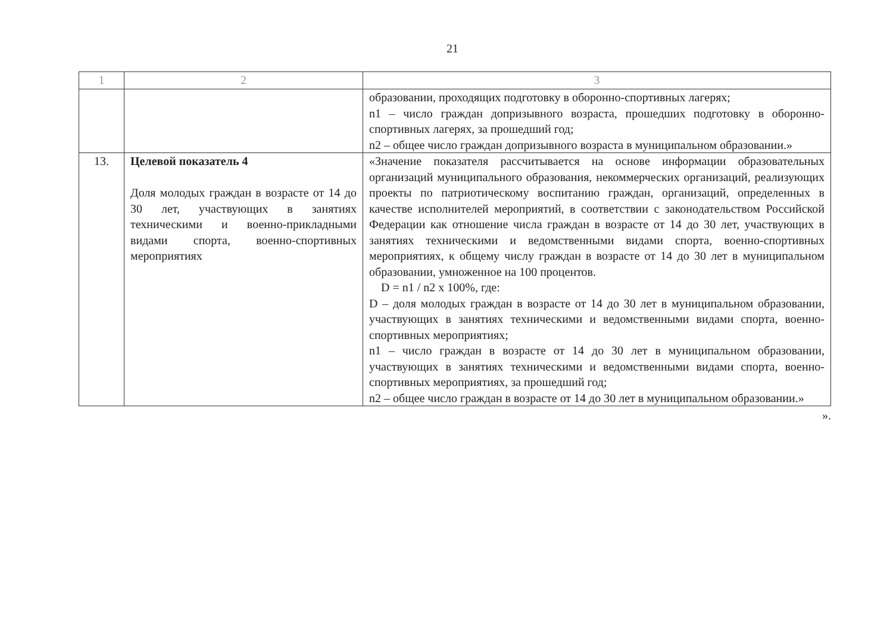21
| 1 | 2 | 3 |
| --- | --- | --- |
| | | образовании, проходящих подготовку в оборонно-спортивных лагерях; n1 – число граждан допризывного возраста, прошедших подготовку в оборонно-спортивных лагерях, за прошедший год; n2 – общее число граждан допризывного возраста в муниципальном образовании.» |
| 13. | Целевой показатель 4 Доля молодых граждан в возрасте от 14 до 30 лет, участвующих в занятиях техническими и военно-прикладными видами спорта, военно-спортивных мероприятиях | «Значение показателя рассчитывается на основе информации образовательных организаций муниципального образования, некоммерческих организаций, реализующих проекты по патриотическому воспитанию граждан, организаций, определенных в качестве исполнителей мероприятий, в соответствии с законодательством Российской Федерации как отношение числа граждан в возрасте от 14 до 30 лет, участвующих в занятиях техническими и ведомственными видами спорта, военно-спортивных мероприятиях, к общему числу граждан в возрасте от 14 до 30 лет в муниципальном образовании, умноженное на 100 процентов. D = n1 / n2 x 100%, где: D – доля молодых граждан в возрасте от 14 до 30 лет в муниципальном образовании, участвующих в занятиях техническими и ведомственными видами спорта, военно-спортивных мероприятиях; n1 – число граждан в возрасте от 14 до 30 лет в муниципальном образовании, участвующих в занятиях техническими и ведомственными видами спорта, военно-спортивных мероприятиях, за прошедший год; n2 – общее число граждан в возрасте от 14 до 30 лет в муниципальном образовании.» |
».